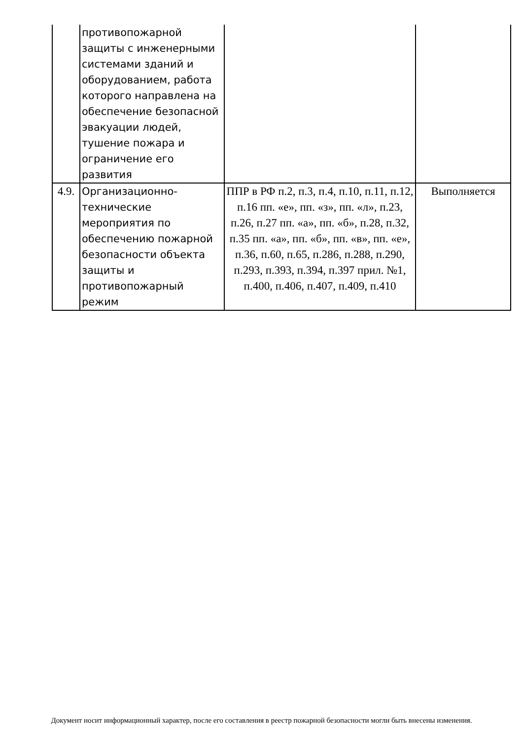| | противопожарной защиты с инженерными системами зданий и оборудованием, работа которого направлена на обеспечение безопасной эвакуации людей, тушение пожара и ограничение его развития | | |
| 4.9. | Организационно-технические мероприятия по обеспечению пожарной безопасности объекта защиты и противопожарный режим | ППР в РФ п.2, п.3, п.4, п.10, п.11, п.12, п.16 пп. «е», пп. «з», пп. «л», п.23, п.26, п.27 пп. «а», пп. «б», п.28, п.32, п.35 пп. «а», пп. «б», пп. «в», пп. «е», п.36, п.60, п.65, п.286, п.288, п.290, п.293, п.393, п.394, п.397 прил. №1, п.400, п.406, п.407, п.409, п.410 | Выполняется |
Документ носит информационный характер, после его составления в реестр пожарной безопасности могли быть внесены изменения.